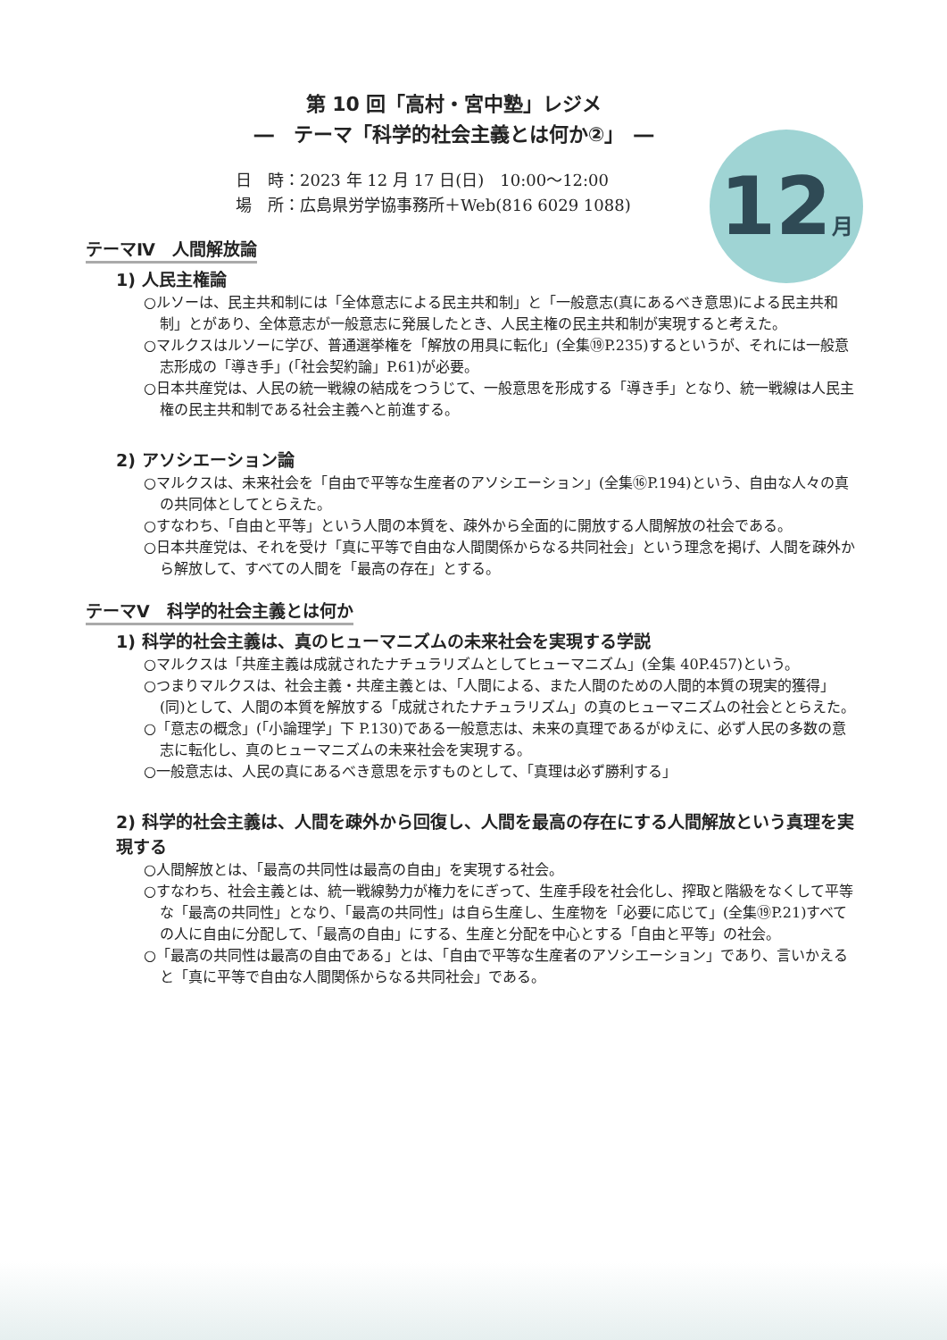12月
第 10 回「高村・宮中塾」レジメ
―　テーマ「科学的社会主義とは何か②」　―
日　時：2023 年 12 月 17 日(日)　10:00～12:00
場　所：広島県労学協事務所＋Web(816 6029 1088)
テーマⅣ　人間解放論
1) 人民主権論
○ルソーは、民主共和制には「全体意志による民主共和制」と「一般意志(真にあるべき意思)による民主共和制」とがあり、全体意志が一般意志に発展したとき、人民主権の民主共和制が実現すると考えた。
○マルクスはルソーに学び、普通選挙権を「解放の用具に転化」(全集⑲P.235)するというが、それには一般意志形成の「導き手」(「社会契約論」P.61)が必要。
○日本共産党は、人民の統一戦線の結成をつうじて、一般意思を形成する「導き手」となり、統一戦線は人民主権の民主共和制である社会主義へと前進する。
2) アソシエーション論
○マルクスは、未来社会を「自由で平等な生産者のアソシエーション」(全集⑯P.194)という、自由な人々の真の共同体としてとらえた。
○すなわち、「自由と平等」という人間の本質を、疎外から全面的に開放する人間解放の社会である。
○日本共産党は、それを受け「真に平等で自由な人間関係からなる共同社会」という理念を掲げ、人間を疎外から解放して、すべての人間を「最高の存在」とする。
テーマⅤ　科学的社会主義とは何か
1) 科学的社会主義は、真のヒューマニズムの未来社会を実現する学説
○マルクスは「共産主義は成就されたナチュラリズムとしてヒューマニズム」(全集 40P.457)という。
○つまりマルクスは、社会主義・共産主義とは、「人間による、また人間のための人間的本質の現実的獲得」(同)として、人間の本質を解放する「成就されたナチュラリズム」の真のヒューマニズムの社会ととらえた。
○「意志の概念」(「小論理学」下 P.130)である一般意志は、未来の真理であるがゆえに、必ず人民の多数の意志に転化し、真のヒューマニズムの未来社会を実現する。
○一般意志は、人民の真にあるべき意思を示すものとして、「真理は必ず勝利する」
2) 科学的社会主義は、人間を疎外から回復し、人間を最高の存在にする人間解放という真理を実現する
○人間解放とは、「最高の共同性は最高の自由」を実現する社会。
○すなわち、社会主義とは、統一戦線勢力が権力をにぎって、生産手段を社会化し、搾取と階級をなくして平等な「最高の共同性」となり、「最高の共同性」は自ら生産し、生産物を「必要に応じて」(全集⑲P.21)すべての人に自由に分配して、「最高の自由」にする、生産と分配を中心とする「自由と平等」の社会。
○「最高の共同性は最高の自由である」とは、「自由で平等な生産者のアソシエーション」であり、言いかえると「真に平等で自由な人間関係からなる共同社会」である。